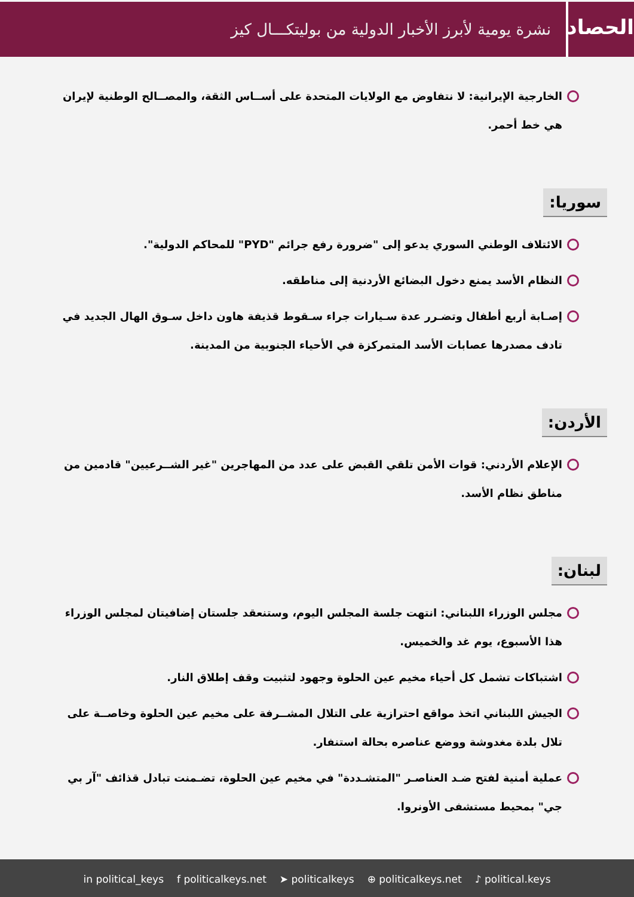الحصاد
نشرة يومية لأبرز الأخبار الدولية من بوليتكـــال كيز
الخارجية الإيرانية: لا نتفاوض مع الولايات المتحدة على أســاس الثقة، والمصــالح الوطنية لإيران هي خط أحمر.
سوريا:
الائتلاف الوطني السوري يدعو إلى "ضرورة رفع جرائم "PYD" للمحاكم الدولية".
النظام الأسد يمنع دخول البضائع الأردنية إلى مناطقه.
إصـابة أربع أطفال وتضـرر عدة سـيارات جراء سـقوط قذيفة هاون داخل سـوق الهال الجديد في تادف مصدرها عصابات الأسد المتمركزة في الأحياء الجنوبية من المدينة.
الأردن:
الإعلام الأردني: قوات الأمن تلقي القبض على عدد من المهاجرين "غير الشــرعيين" قادمين من مناطق نظام الأسد.
لبنان:
مجلس الوزراء اللبناني: انتهت جلسة المجلس اليوم، وستنعقد جلستان إضافيتان لمجلس الوزراء هذا الأسبوع، يوم غد والخميس.
اشتباكات تشمل كل أحياء مخيم عين الحلوة وجهود لتثبيت وقف إطلاق النار.
الجيش اللبناني اتخذ مواقع احترازية على التلال المشــرفة على مخيم عين الحلوة وخاصــة على تلال بلدة مغدوشة ووضع عناصره بحالة استنفار.
عملية أمنية لفتح ضـد العناصـر "المتشـددة" في مخيم عين الحلوة، تضـمنت تبادل قذائف "آر بي جي" بمحيط مستشفى الأونروا.
in political_keys f politicalkeys.net ➤ politicalkeys ⊕ politicalkeys.net ♪ political.keys